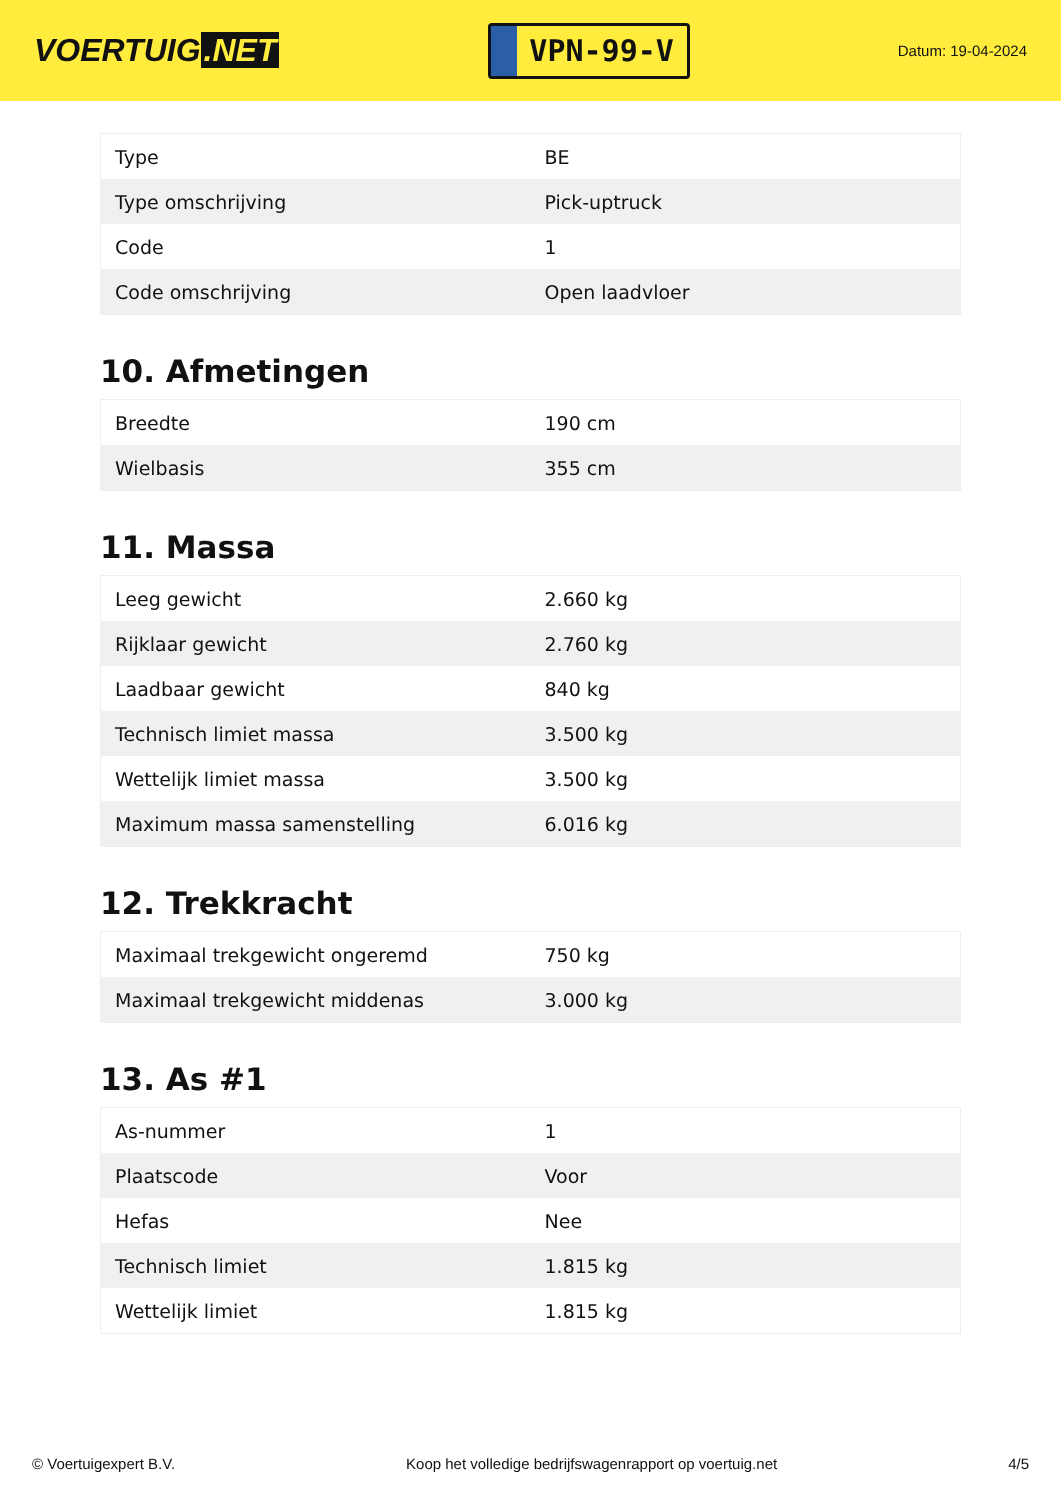VOERTUIG.NET
VPN-99-V
Datum: 19-04-2024
| Type | BE |
| Type omschrijving | Pick-uptruck |
| Code | 1 |
| Code omschrijving | Open laadvloer |
10. Afmetingen
| Breedte | 190 cm |
| Wielbasis | 355 cm |
11. Massa
| Leeg gewicht | 2.660 kg |
| Rijklaar gewicht | 2.760 kg |
| Laadbaar gewicht | 840 kg |
| Technisch limiet massa | 3.500 kg |
| Wettelijk limiet massa | 3.500 kg |
| Maximum massa samenstelling | 6.016 kg |
12. Trekkracht
| Maximaal trekgewicht ongeremd | 750 kg |
| Maximaal trekgewicht middenas | 3.000 kg |
13. As #1
| As-nummer | 1 |
| Plaatscode | Voor |
| Hefas | Nee |
| Technisch limiet | 1.815 kg |
| Wettelijk limiet | 1.815 kg |
© Voertuigexpert B.V. Koop het volledige bedrijfswagenrapport op voertuig.net 4/5